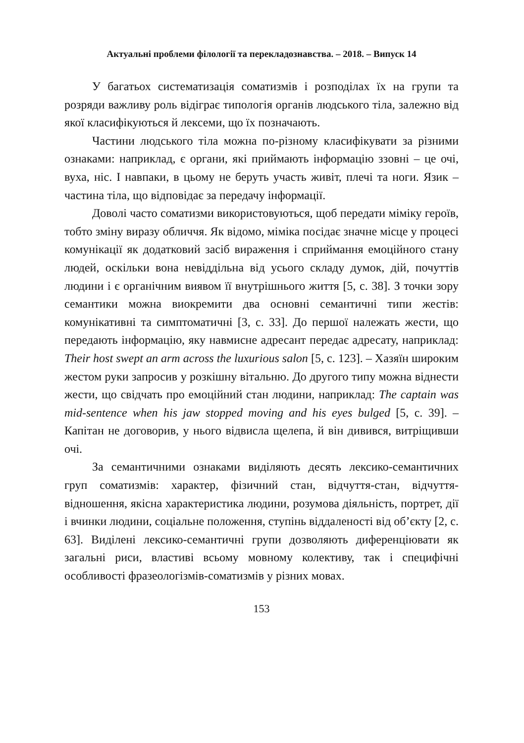Актуальні проблеми філології та перекладознавства. – 2018. – Випуск 14
У багатьох систематизація соматизмів і розподілах їх на групи та розряди важливу роль відіграє типологія органів людського тіла, залежно від якої класифікуються й лексеми, що їх позначають.
Частини людського тіла можна по-різному класифікувати за різними ознаками: наприклад, є органи, які приймають інформацію ззовні – це очі, вуха, ніс. І навпаки, в цьому не беруть участь живіт, плечі та ноги. Язик – частина тіла, що відповідає за передачу інформації.
Доволі часто соматизми використовуються, щоб передати міміку героїв, тобто зміну виразу обличчя. Як відомо, міміка посідає значне місце у процесі комунікації як додатковий засіб вираження і сприймання емоційного стану людей, оскільки вона невіддільна від усього складу думок, дій, почуттів людини і є органічним виявом її внутрішнього життя [5, с. 38]. З точки зору семантики можна виокремити два основні семантичні типи жестів: комунікативні та симптоматичні [3, с. 33]. До першої належать жести, що передають інформацію, яку навмисне адресант передає адресату, наприклад: Their host swept an arm across the luxurious salon [5, с. 123]. – Хазяїн широким жестом руки запросив у розкішну вітальню. До другого типу можна віднести жести, що свідчать про емоційний стан людини, наприклад: The captain was mid-sentence when his jaw stopped moving and his eyes bulged [5, с. 39]. – Капітан не договорив, у нього відвисла щелепа, й він дивився, витріщивши очі.
За семантичними ознаками виділяють десять лексико-семантичних груп соматизмів: характер, фізичний стан, відчуття-стан, відчуття-відношення, якісна характеристика людини, розумова діяльність, портрет, дії і вчинки людини, соціальне положення, ступінь віддаленості від об’єкту [2, с. 63]. Виділені лексико-семантичні групи дозволяють диференціювати як загальні риси, властиві всьому мовному колективу, так і специфічні особливості фразеологізмів-соматизмів у різних мовах.
153